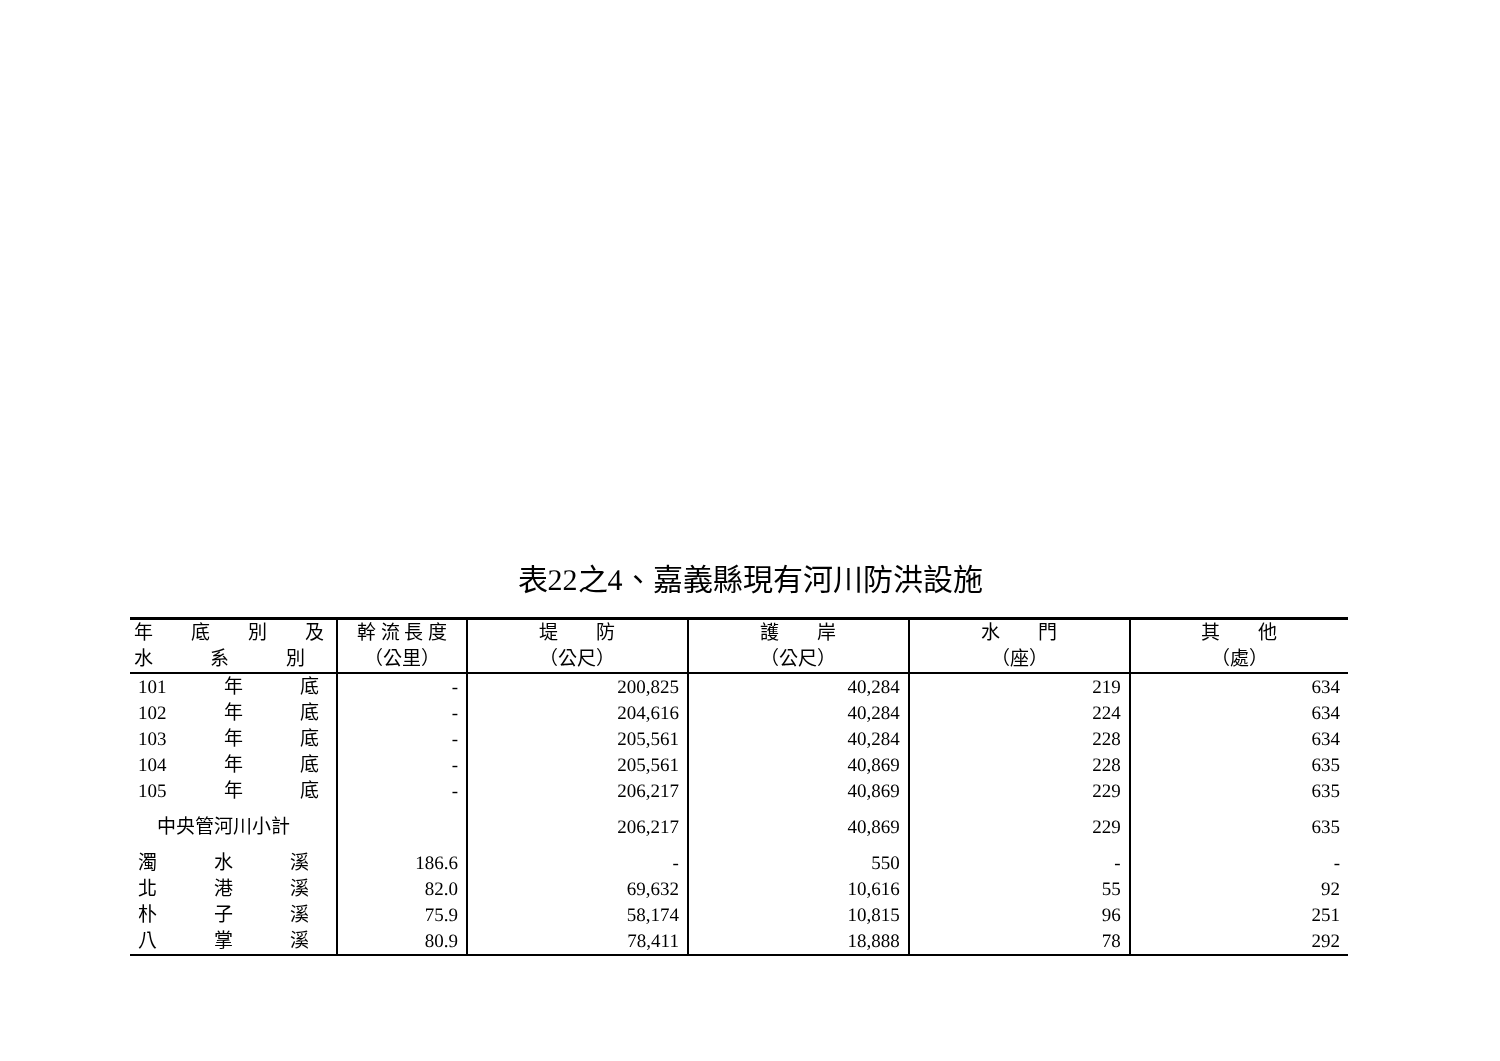表22之4、嘉義縣現有河川防洪設施
| 年 底 別 及 | 幹 流 長 度 | 堤 防 | 護 岸 | 水 門 | 其 他 |
| --- | --- | --- | --- | --- | --- |
| 水 系 別 | （公里） | （公尺） | （公尺） | （座） | （處） |
| 101 年 底 | - | 200,825 | 40,284 | 219 | 634 |
| 102 年 底 | - | 204,616 | 40,284 | 224 | 634 |
| 103 年 底 | - | 205,561 | 40,284 | 228 | 634 |
| 104 年 底 | - | 205,561 | 40,869 | 228 | 635 |
| 105 年 底 | - | 206,217 | 40,869 | 229 | 635 |
| 中央管河川小計 | | 206,217 | 40,869 | 229 | 635 |
| 濁 水 溪 | 186.6 | - | 550 | - | - |
| 北 港 溪 | 82.0 | 69,632 | 10,616 | 55 | 92 |
| 朴 子 溪 | 75.9 | 58,174 | 10,815 | 96 | 251 |
| 八 掌 溪 | 80.9 | 78,411 | 18,888 | 78 | 292 |